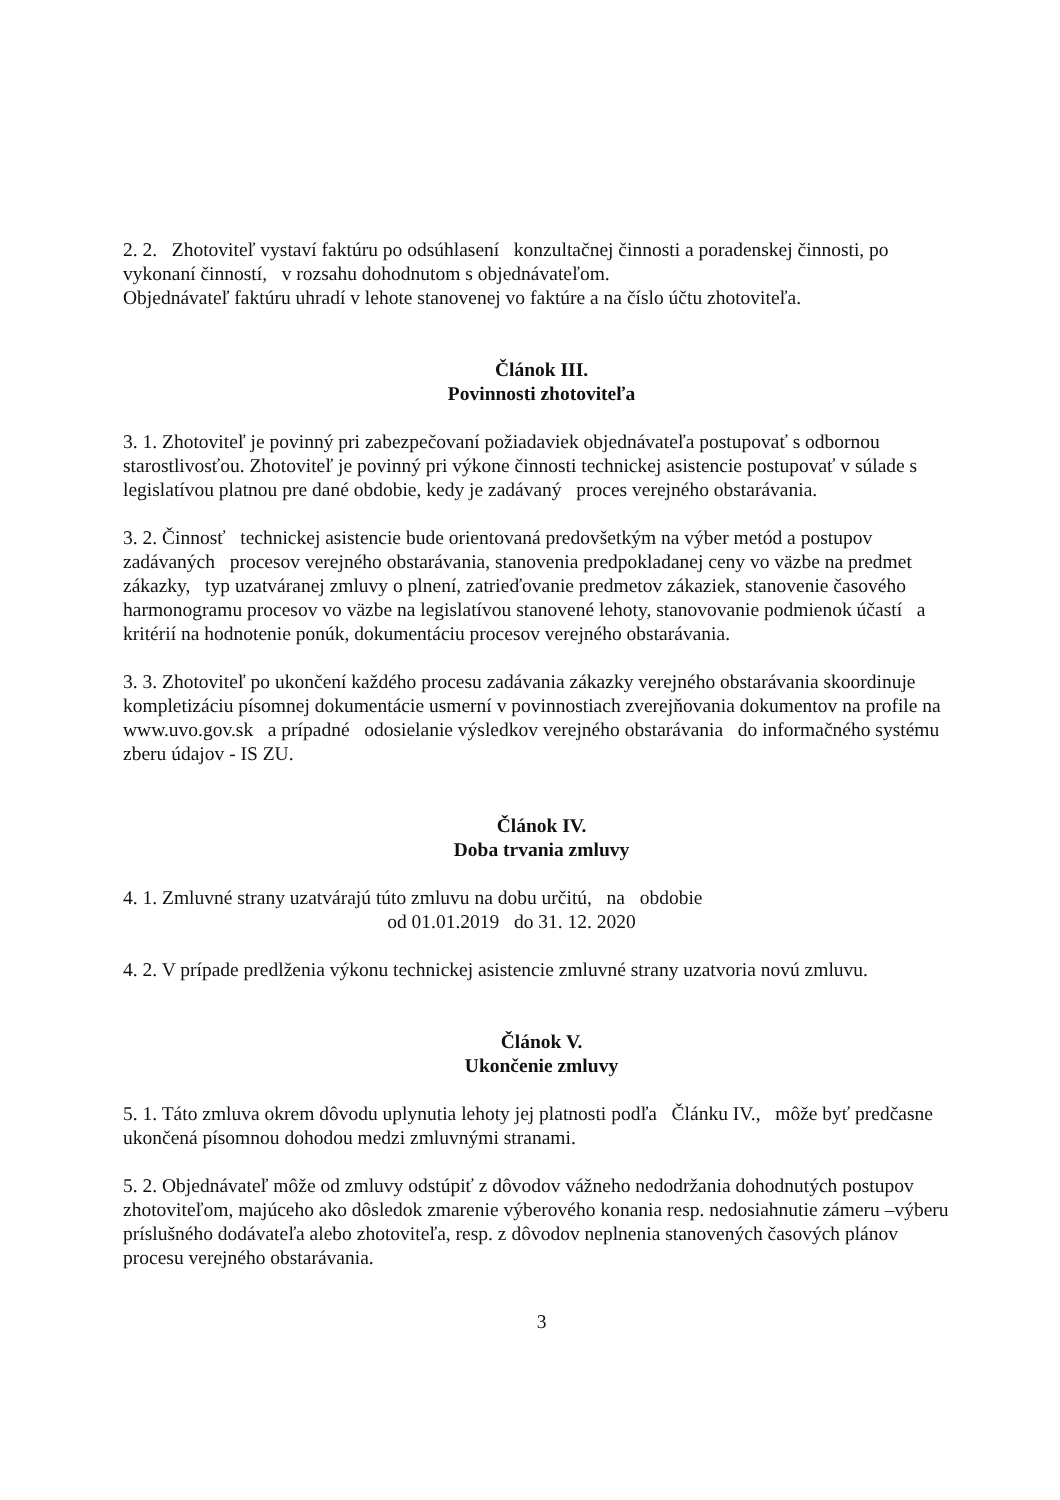2. 2. Zhotoviteľ vystaví faktúru po odsúhlasení konzultačnej činnosti a poradenskej činnosti, po vykonaní činností, v rozsahu dohodnutom s objednávateľom.
Objednávateľ faktúru uhradí v lehote stanovenej vo faktúre a na číslo účtu zhotoviteľa.
Článok III.
Povinnosti zhotoviteľa
3. 1. Zhotoviteľ je povinný pri zabezpečovaní požiadaviek objednávateľa postupovať s odbornou starostlivosťou. Zhotoviteľ je povinný pri výkone činnosti technickej asistencie postupovať v súlade s legislatívou platnou pre dané obdobie, kedy je zadávaný proces verejného obstarávania.
3. 2. Činnosť technickej asistencie bude orientovaná predovšetkým na výber metód a postupov zadávaných procesov verejného obstarávania, stanovenia predpokladanej ceny vo väzbe na predmet zákazky, typ uzatváranej zmluvy o plnení, zatrieďovanie predmetov zákaziek, stanovenie časového harmonogramu procesov vo väzbe na legislatívou stanovené lehoty, stanovovanie podmienok účastí a kritérií na hodnotenie ponúk, dokumentáciu procesov verejného obstarávania.
3. 3. Zhotoviteľ po ukončení každého procesu zadávania zákazky verejného obstarávania skoordinuje kompletizáciu písomnej dokumentácie usmerní v povinnostiach zverejňovania dokumentov na profile na www.uvo.gov.sk a prípadné odosielanie výsledkov verejného obstarávania do informačného systému zberu údajov - IS ZU.
Článok IV.
Doba trvania zmluvy
4. 1. Zmluvné strany uzatvárajú túto zmluvu na dobu určitú, na obdobie
od 01.01.2019 do 31. 12. 2020
4. 2. V prípade predlženia výkonu technickej asistencie zmluvné strany uzatvoria novú zmluvu.
Článok V.
Ukončenie zmluvy
5. 1. Táto zmluva okrem dôvodu uplynutia lehoty jej platnosti podľa Článku IV., môže byť predčasne ukončená písomnou dohodou medzi zmluvnými stranami.
5. 2. Objednávateľ môže od zmluvy odstúpiť z dôvodov vážneho nedodržania dohodnutých postupov zhotoviteľom, majúceho ako dôsledok zmarenie výberového konania resp. nedosiahnutie zámeru –výberu príslušného dodávateľa alebo zhotoviteľa, resp. z dôvodov neplnenia stanovených časových plánov procesu verejného obstarávania.
3